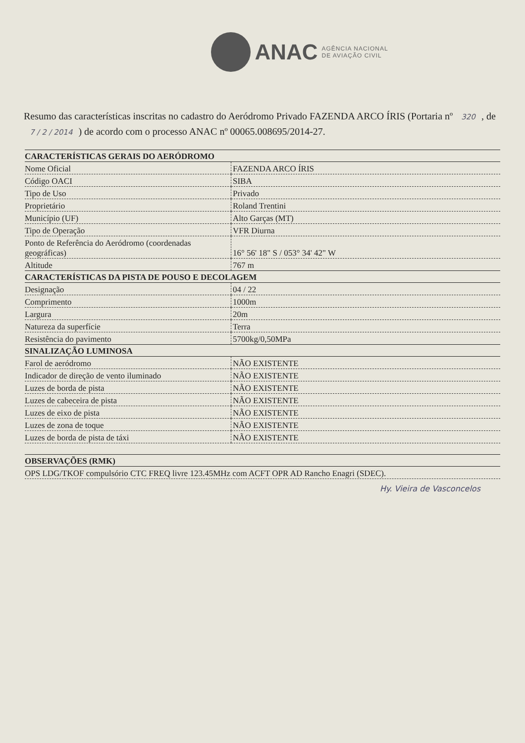ANAC
AGÊNCIA NACIONAL
DE AVIAÇÃO CIVIL
Resumo das características inscritas no cadastro do Aeródromo Privado FAZENDA ARCO ÍRIS (Portaria nº 320, de 7 / 2 / 2014) de acordo com o processo ANAC nº 00065.008695/2014-27.
| CARACTERÍSTICAS GERAIS DO AERÓDROMO | |
| --- | --- |
| Nome Oficial | FAZENDA ARCO ÍRIS |
| Código OACI | SIBA |
| Tipo de Uso | Privado |
| Proprietário | Roland Trentini |
| Município (UF) | Alto Garças (MT) |
| Tipo de Operação | VFR Diurna |
| Ponto de Referência do Aeródromo (coordenadas geográficas) | 16° 56' 18" S / 053° 34' 42" W |
| Altitude | 767 m |
| CARACTERÍSTICAS DA PISTA DE POUSO E DECOLAGEM | |
| Designação | 04 / 22 |
| Comprimento | 1000m |
| Largura | 20m |
| Natureza da superfície | Terra |
| Resistência do pavimento | 5700kg/0,50MPa |
| SINALIZAÇÃO LUMINOSA | |
| Farol de aeródromo | NÃO EXISTENTE |
| Indicador de direção de vento iluminado | NÃO EXISTENTE |
| Luzes de borda de pista | NÃO EXISTENTE |
| Luzes de cabeceira de pista | NÃO EXISTENTE |
| Luzes de eixo de pista | NÃO EXISTENTE |
| Luzes de zona de toque | NÃO EXISTENTE |
| Luzes de borda de pista de táxi | NÃO EXISTENTE |
| OBSERVAÇÕES (RMK) |
| --- |
| OPS LDG/TKOF compulsório CTC FREQ livre 123.45MHz com ACFT OPR AD Rancho Enagri (SDEC). |
Hy. Vieira de Vasconcelos